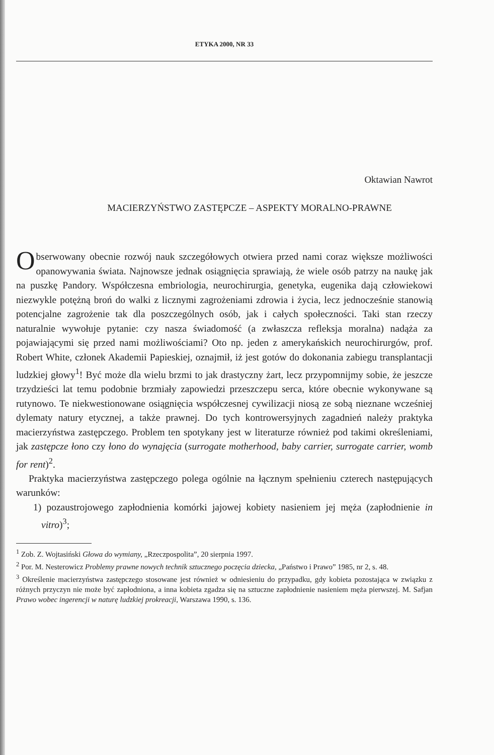ETYKA 2000, NR 33
Oktawian Nawrot
MACIERZYŃSTWO ZASTĘPCZE – ASPEKTY MORALNO-PRAWNE
Obserwowany obecnie rozwój nauk szczegółowych otwiera przed nami coraz większe możliwości opanowywania świata. Najnowsze jednak osiągnięcia sprawiają, że wiele osób patrzy na naukę jak na puszkę Pandory. Współczesna embriologia, neurochirurgia, genetyka, eugenika dają człowiekowi niezwykle potężną broń do walki z licznymi zagrożeniami zdrowia i życia, lecz jednocześnie stanowią potencjalne zagrożenie tak dla poszczególnych osób, jak i całych społeczności. Taki stan rzeczy naturalnie wywołuje pytanie: czy nasza świadomość (a zwłaszcza refleksja moralna) nadąża za pojawiającymi się przed nami możliwościami? Oto np. jeden z amerykańskich neurochirurgów, prof. Robert White, członek Akademii Papieskiej, oznajmił, iż jest gotów do dokonania zabiegu transplantacji ludzkiej głowy<sup>1</sup>! Być może dla wielu brzmi to jak drastyczny żart, lecz przypomnijmy sobie, że jeszcze trzydzieści lat temu podobnie brzmiały zapowiedzi przeszczepu serca, które obecnie wykonywane są rutynowo. Te niekwestionowane osiągnięcia współczesnej cywilizacji niosą ze sobą nieznane wcześniej dylematy natury etycznej, a także prawnej. Do tych kontrowersyjnych zagadnień należy praktyka macierzyństwa zastępczego. Problem ten spotykany jest w literaturze również pod takimi określeniami, jak zastępcze łono czy łono do wynajęcia (surrogate motherhood, baby carrier, surrogate carrier, womb for rent)<sup>2</sup>.
Praktyka macierzyństwa zastępczego polega ogólnie na łącznym spełnieniu czterech następujących warunków:
1) pozaustrojowego zapłodnienia komórki jajowej kobiety nasieniem jej męża (zapłodnienie in vitro)<sup>3</sup>;
<sup>1</sup> Zob. Z. Wojtasiński Głowa do wymiany, „Rzeczpospolita”, 20 sierpnia 1997.
<sup>2</sup> Por. M. Nesterowicz Problemy prawne nowych technik sztucznego poczęcia dziecka, „Państwo i Prawo” 1985, nr 2, s. 48.
<sup>3</sup> Określenie macierzyństwa zastępczego stosowane jest również w odniesieniu do przypadku, gdy kobieta pozostająca w związku z różnych przyczyn nie może być zapłodniona, a inna kobieta zgadza się na sztuczne zapłodnienie nasieniem męża pierwszej. M. Safjan Prawo wobec ingerencji w naturę ludzkiej prokreacji, Warszawa 1990, s. 136.